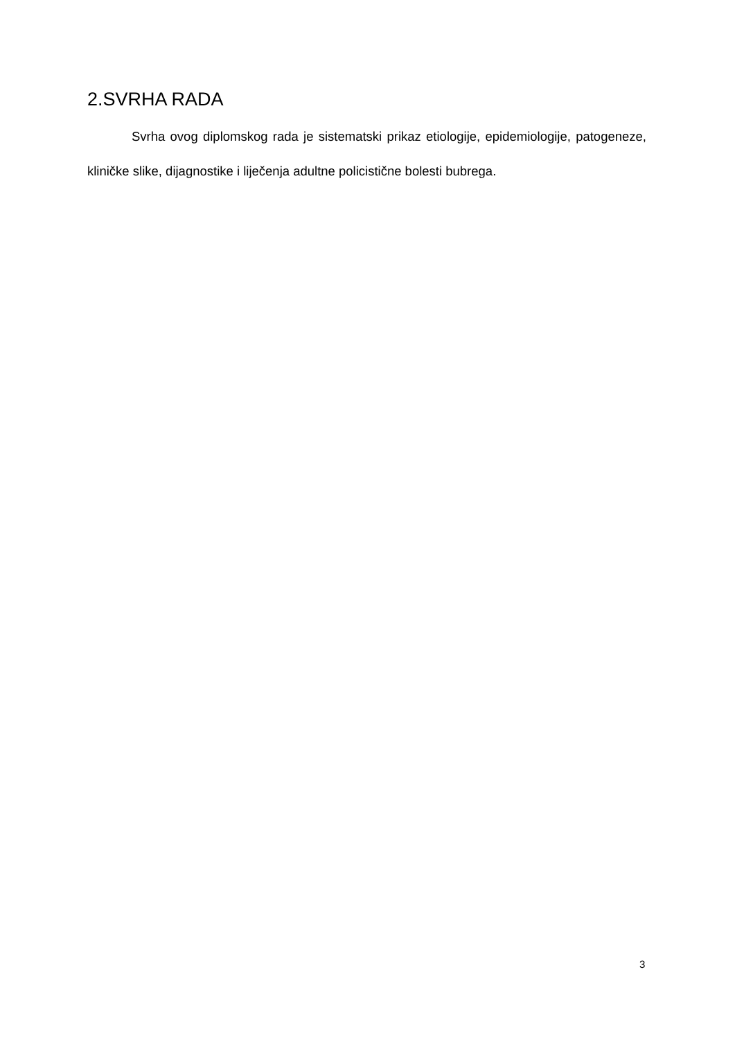2.SVRHA RADA
Svrha ovog diplomskog rada je sistematski prikaz etiologije, epidemiologije, patogeneze, kliničke slike, dijagnostike i liječenja adultne policistične bolesti bubrega.
3